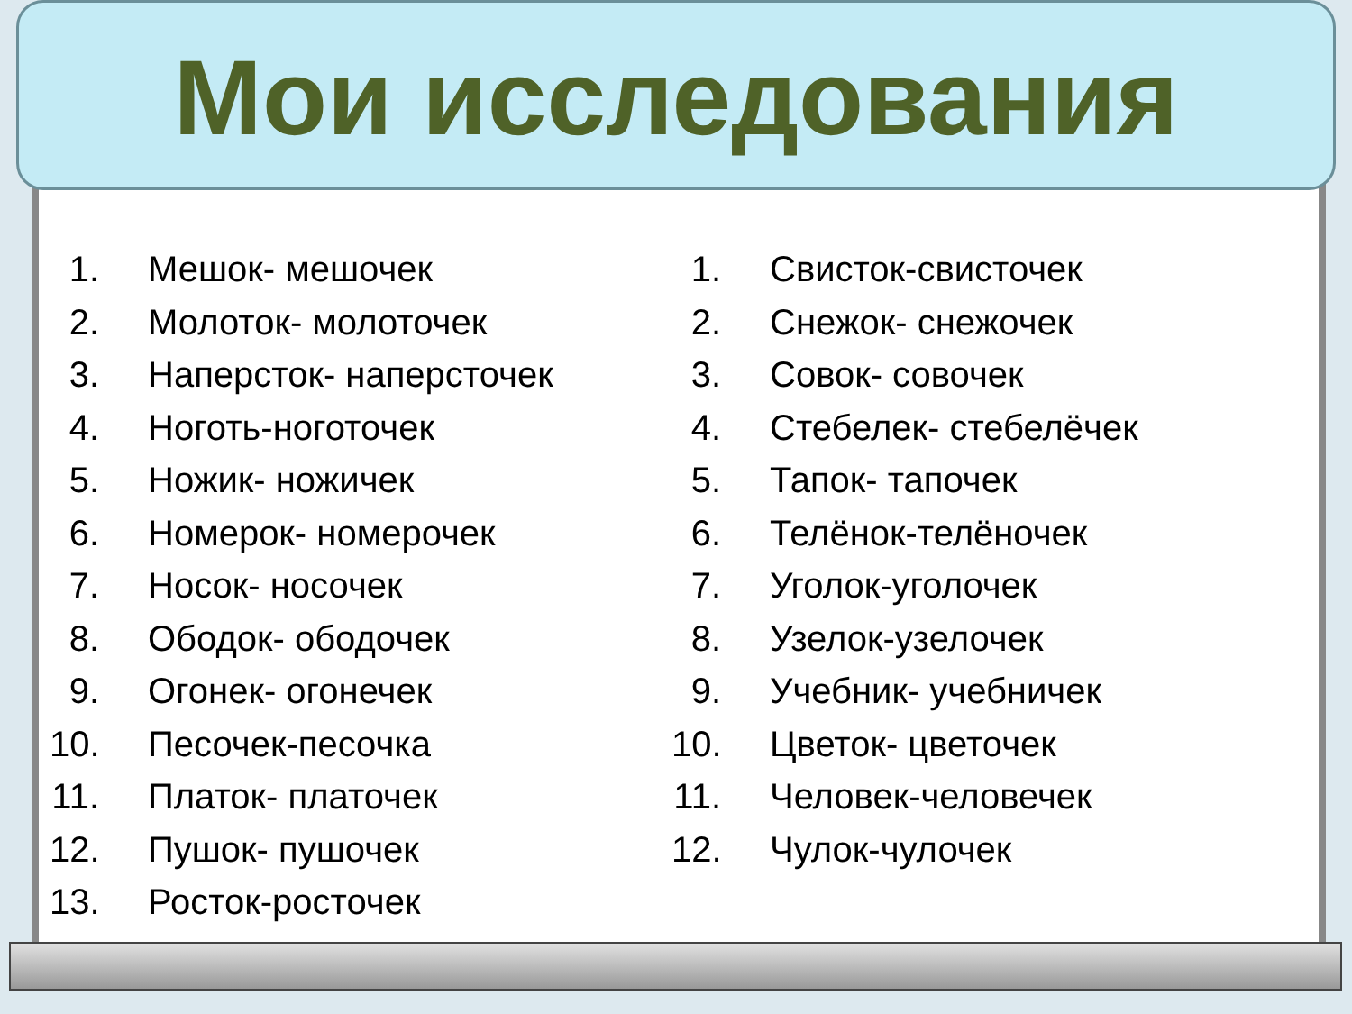Мои исследования
1. Мешок- мешочек
2. Молоток- молоточек
3. Наперсток- наперсточек
4. Ноготь-ноготочек
5. Ножик- ножичек
6. Номерок- номерочек
7. Носок- носочек
8. Ободок- ободочек
9. Огонек- огонечек
10. Песочек-песочка
11. Платок- платочек
12. Пушок- пушочек
13. Росток-росточек
1. Свисток-свисточек
2. Снежок- снежочек
3. Совок- совочек
4. Стебелек- стебелёчек
5. Тапок- тапочек
6. Телёнок-телёночек
7. Уголок-уголочек
8. Узелок-узелочек
9. Учебник- учебничек
10. Цветок- цветочек
11. Человек-человечек
12. Чулок-чулочек